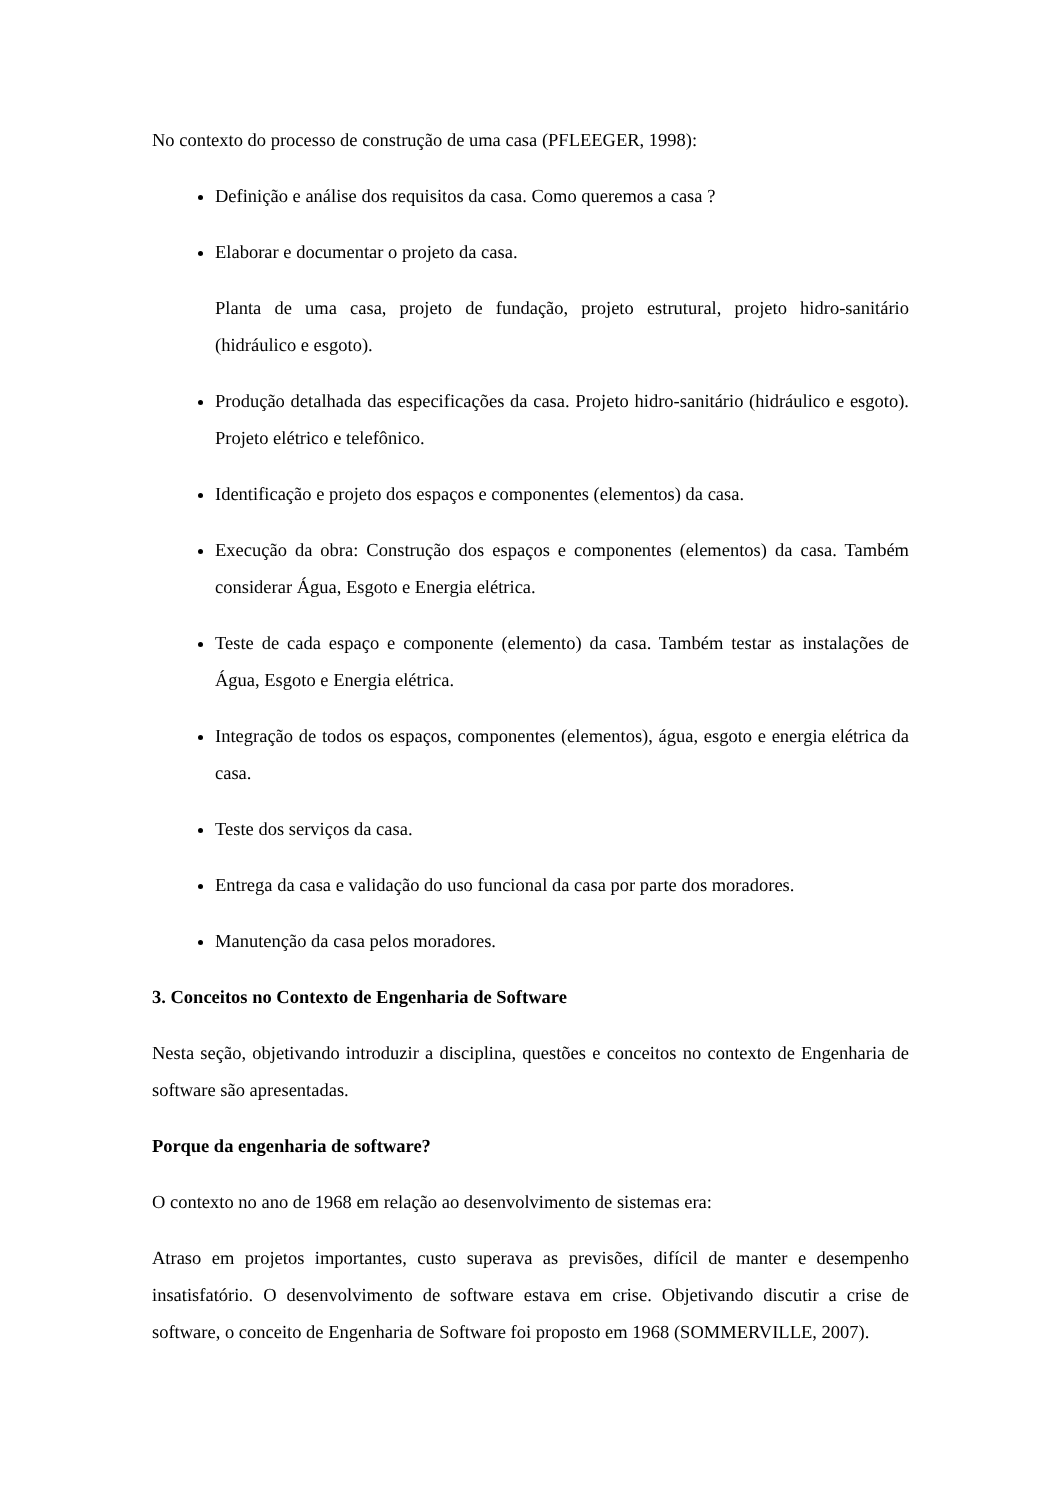No contexto do processo de construção de uma casa (PFLEEGER, 1998):
Definição e análise dos requisitos da casa. Como queremos a casa ?
Elaborar e documentar o projeto da casa.
Planta de uma casa, projeto de fundação, projeto estrutural, projeto hidro-sanitário (hidráulico e esgoto).
Produção detalhada das especificações da casa. Projeto hidro-sanitário (hidráulico e esgoto). Projeto elétrico e telefônico.
Identificação e projeto dos espaços e componentes (elementos) da casa.
Execução da obra: Construção dos espaços e componentes (elementos) da casa. Também considerar Água, Esgoto e Energia elétrica.
Teste de cada espaço e componente (elemento) da casa. Também testar as instalações de Água, Esgoto e Energia elétrica.
Integração de todos os espaços, componentes (elementos), água, esgoto e energia elétrica da casa.
Teste dos serviços da casa.
Entrega da casa e validação do uso funcional da casa por parte dos moradores.
Manutenção da casa pelos moradores.
3. Conceitos no Contexto de Engenharia de Software
Nesta seção, objetivando introduzir a disciplina, questões e conceitos no contexto de Engenharia de software são apresentadas.
Porque da engenharia de software?
O contexto no ano de 1968 em relação ao desenvolvimento de sistemas era:
Atraso em projetos importantes, custo superava as previsões, difícil de manter e desempenho insatisfatório. O desenvolvimento de software estava em crise. Objetivando discutir a crise de software, o conceito de Engenharia de Software foi proposto em 1968 (SOMMERVILLE, 2007).